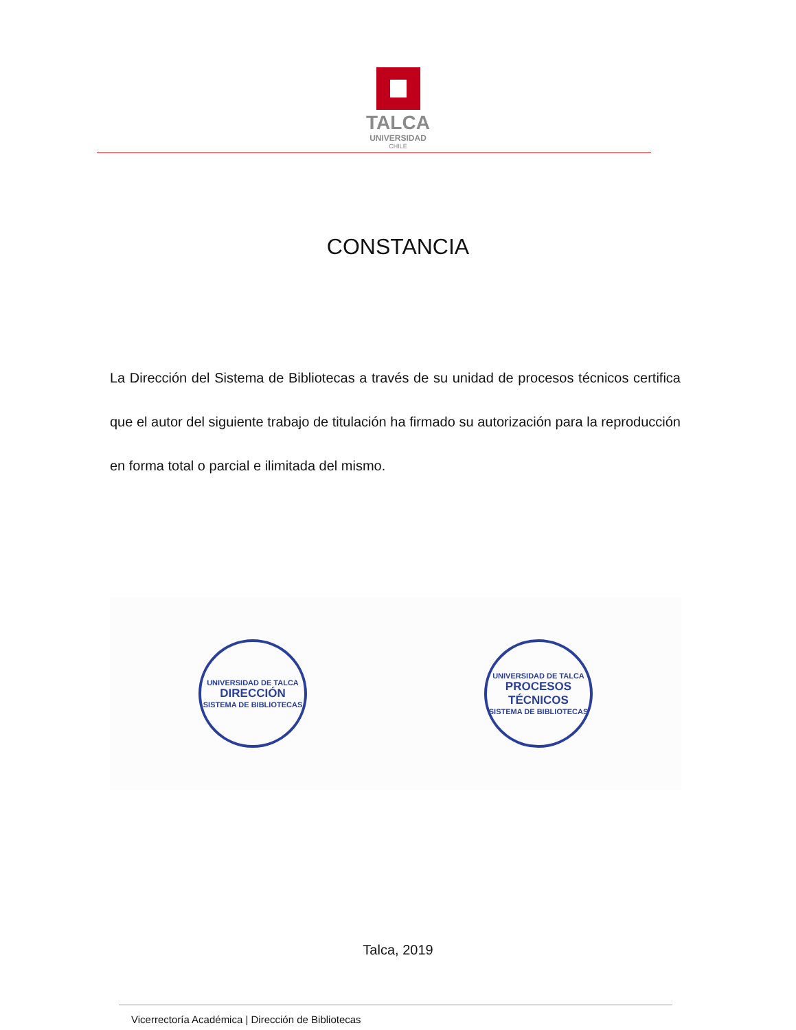TALCA
UNIVERSIDAD
CHILE
CONSTANCIA
La Dirección del Sistema de Bibliotecas a través de su unidad de procesos técnicos certifica que el autor del siguiente trabajo de titulación ha firmado su autorización para la reproducción en forma total o parcial e ilimitada del mismo.
UNIVERSIDAD DE TALCA
DIRECCIÓN
SISTEMA DE BIBLIOTECAS
UNIVERSIDAD DE TALCA
PROCESOS TÉCNICOS
SISTEMA DE BIBLIOTECAS
Talca, 2019
Vicerrectoría Académica | Dirección de Bibliotecas